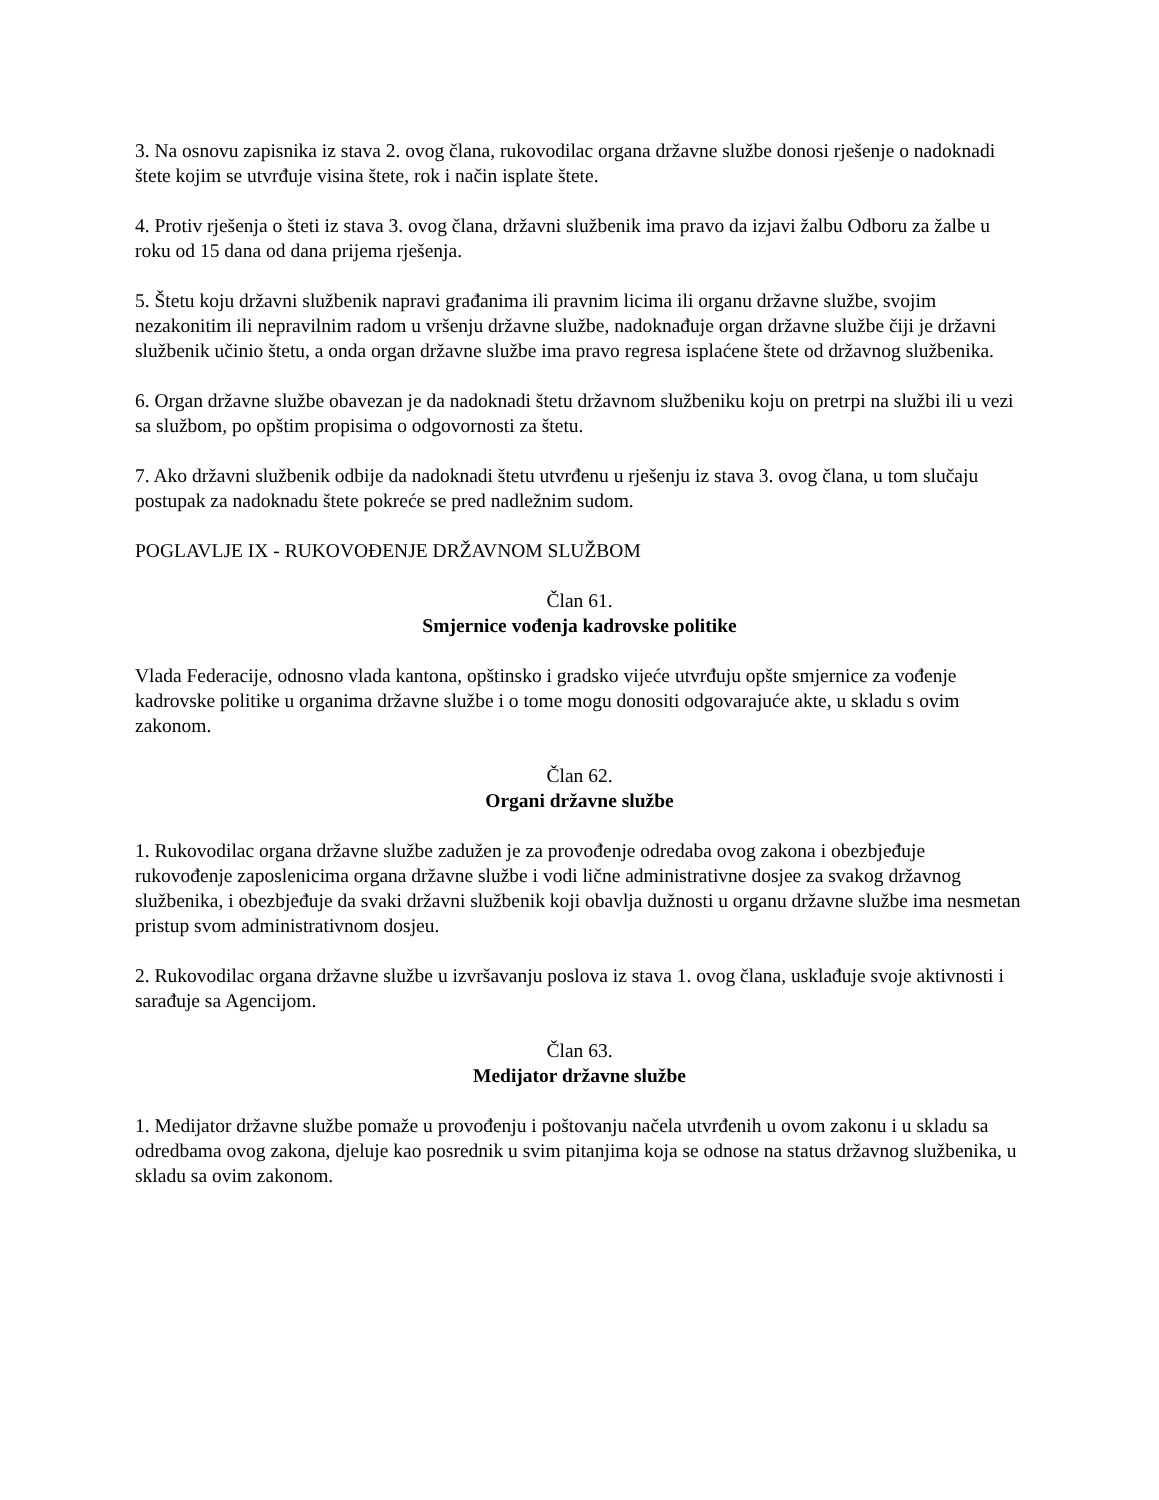3. Na osnovu zapisnika iz stava 2. ovog člana, rukovodilac organa državne službe donosi rješenje o nadoknadi štete kojim se utvrđuje visina štete, rok i način isplate štete.
4. Protiv rješenja o šteti iz stava 3. ovog člana, državni službenik ima pravo da izjavi žalbu Odboru za žalbe u roku od 15 dana od dana prijema rješenja.
5. Štetu koju državni službenik napravi građanima ili pravnim licima ili organu državne službe, svojim nezakonitim ili nepravilnim radom u vršenju državne službe, nadoknađuje organ državne službe čiji je državni službenik učinio štetu, a onda organ državne službe ima pravo regresa isplaćene štete od državnog službenika.
6. Organ državne službe obavezan je da nadoknadi štetu državnom službeniku koju on pretrpi na službi ili u vezi sa službom, po opštim propisima o odgovornosti za štetu.
7. Ako državni službenik odbije da nadoknadi štetu utvrđenu u rješenju iz stava 3. ovog člana, u tom slučaju postupak za nadoknadu štete pokreće se pred nadležnim sudom.
POGLAVLJE IX - RUKOVOĐENJE DRŽAVNOM SLUŽBOM
Član 61.
Smjernice vođenja kadrovske politike
Vlada Federacije, odnosno vlada kantona, opštinsko i gradsko vijeće utvrđuju opšte smjernice za vođenje kadrovske politike u organima državne službe i o tome mogu donositi odgovarajuće akte, u skladu s ovim zakonom.
Član 62.
Organi državne službe
1. Rukovodilac organa državne službe zadužen je za provođenje odredaba ovog zakona i obezbjeđuje rukovođenje zaposlenicima organa državne službe i vodi lične administrativne dosjee za svakog državnog službenika, i obezbjeđuje da svaki državni službenik koji obavlja dužnosti u organu državne službe ima nesmetan pristup svom administrativnom dosjeu.
2. Rukovodilac organa državne službe u izvršavanju poslova iz stava 1. ovog člana, usklađuje svoje aktivnosti i sarađuje sa Agencijom.
Član 63.
Medijator državne službe
1. Medijator državne službe pomaže u provođenju i poštovanju načela utvrđenih u ovom zakonu i u skladu sa odredbama ovog zakona, djeluje kao posrednik u svim pitanjima koja se odnose na status državnog službenika, u skladu sa ovim zakonom.